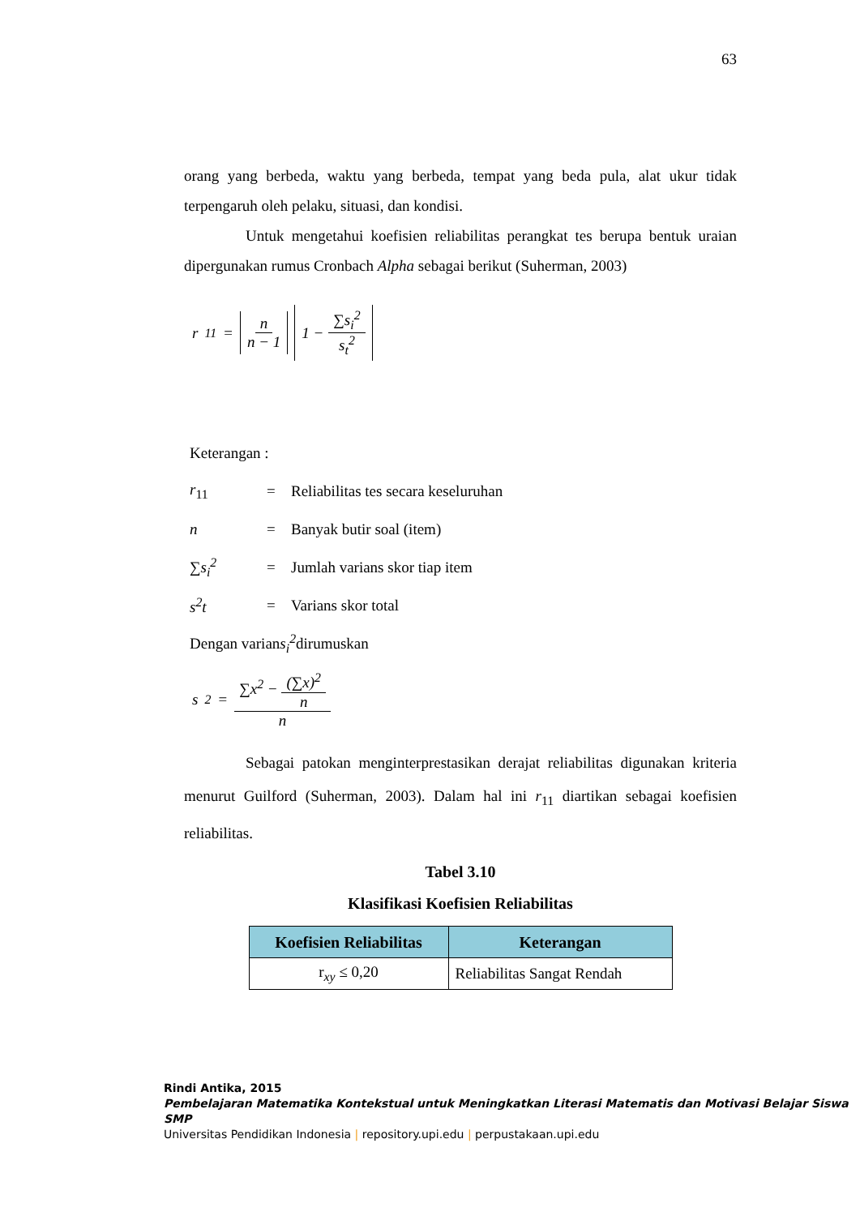63
orang yang berbeda, waktu yang berbeda, tempat yang beda pula, alat ukur tidak terpengaruh oleh pelaku, situasi, dan kondisi.
Untuk mengetahui koefisien reliabilitas perangkat tes berupa bentuk uraian dipergunakan rumus Cronbach Alpha sebagai berikut (Suherman, 2003)
r<sub>11</sub> = n n − 1 1 − ∑s<sub>i</sub><sup>2</sup> s<sub>t</sub><sup>2</sup>
Keterangan :
r<sub>11</sub> = Reliabilitas tes secara keseluruhan
n = Banyak butir soal (item)
∑s<sub>i</sub><sup>2</sup> = Jumlah varians skor tiap item
s<sup>2</sup>t = Varians skor total
Dengan varian s<sub>i</sub><sup>2</sup> dirumuskan
s<sup>2</sup> = ∑x<sup>2</sup> − (∑x)<sup>2</sup> n n
Sebagai patokan menginterprestasikan derajat reliabilitas digunakan kriteria menurut Guilford (Suherman, 2003). Dalam hal ini r<sub>11</sub> diartikan sebagai koefisien reliabilitas.
Tabel 3.10
Klasifikasi Koefisien Reliabilitas
| Koefisien Reliabilitas | Keterangan |
| --- | --- |
| r<sub>xy</sub> ≤ 0,20 | Reliabilitas Sangat Rendah |
Rindi Antika, 2015
Pembelajaran Matematika Kontekstual untuk Meningkatkan Literasi Matematis dan Motivasi Belajar Siswa SMP
Universitas Pendidikan Indonesia | repository.upi.edu | perpustakaan.upi.edu